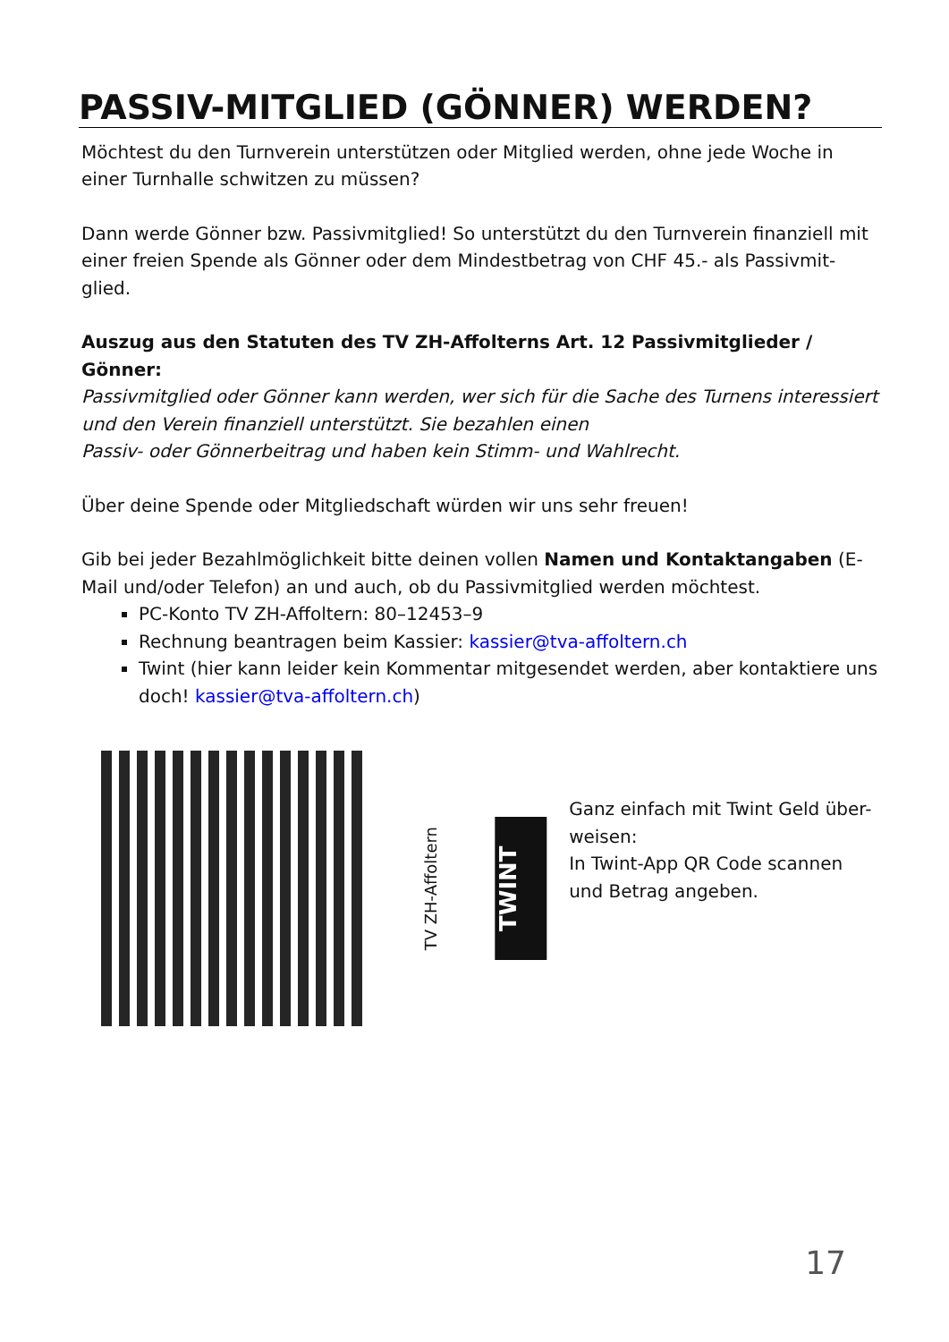PASSIV-MITGLIED (GÖNNER) WERDEN?
Möchtest du den Turnverein unterstützen oder Mitglied werden, ohne jede Woche in einer Turnhalle schwitzen zu müssen?
Dann werde Gönner bzw. Passivmitglied! So unterstützt du den Turnverein finanziell mit einer freien Spende als Gönner oder dem Mindestbetrag von CHF 45.- als Passivmit-glied.
Auszug aus den Statuten des TV ZH-Affolterns Art. 12 Passivmitglieder / Gönner:
Passivmitglied oder Gönner kann werden, wer sich für die Sache des Turnens interessiert und den Verein finanziell unterstützt. Sie bezahlen einen
Passiv- oder Gönnerbeitrag und haben kein Stimm- und Wahlrecht.
Über deine Spende oder Mitgliedschaft würden wir uns sehr freuen!
Gib bei jeder Bezahlmöglichkeit bitte deinen vollen Namen und Kontaktangaben (E-Mail und/oder Telefon) an und auch, ob du Passivmitglied werden möchtest.
PC-Konto TV ZH-Affoltern: 80–12453–9
Rechnung beantragen beim Kassier: kassier@tva-affoltern.ch
Twint (hier kann leider kein Kommentar mitgesendet werden, aber kontaktiere uns doch! kassier@tva-affoltern.ch)
TV ZH-Affoltern
TWINT
Ganz einfach mit Twint Geld über-weisen:
In Twint-App QR Code scannen und Betrag angeben.
17